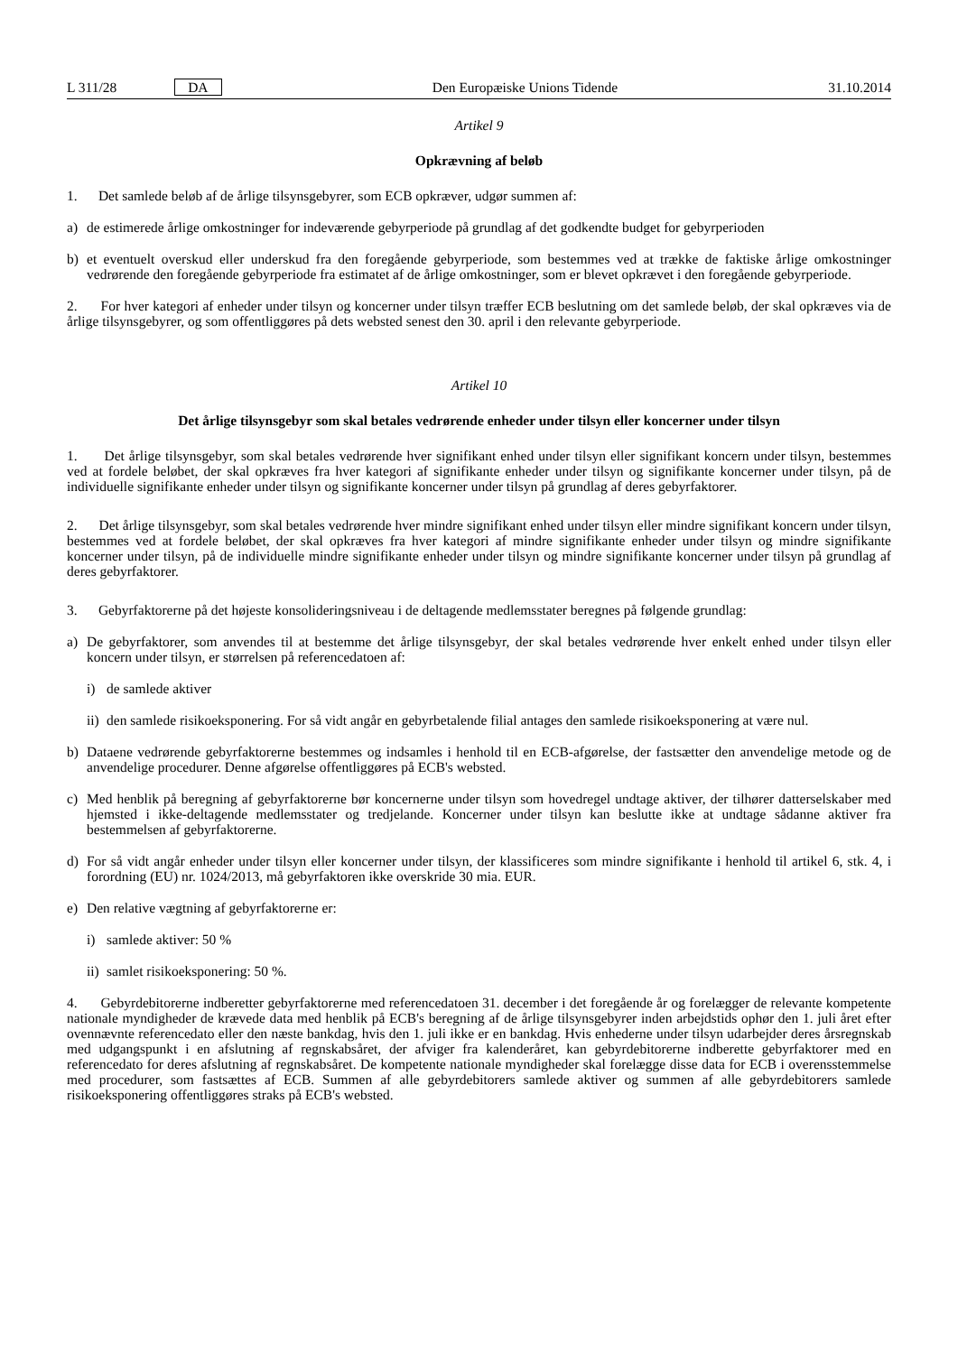L 311/28 DA Den Europæiske Unions Tidende 31.10.2014
Artikel 9
Opkrævning af beløb
1. Det samlede beløb af de årlige tilsynsgebyrer, som ECB opkræver, udgør summen af:
a) de estimerede årlige omkostninger for indeværende gebyrperiode på grundlag af det godkendte budget for gebyrperioden
b) et eventuelt overskud eller underskud fra den foregående gebyrperiode, som bestemmes ved at trække de faktiske årlige omkostninger vedrørende den foregående gebyrperiode fra estimatet af de årlige omkostninger, som er blevet opkrævet i den foregående gebyrperiode.
2. For hver kategori af enheder under tilsyn og koncerner under tilsyn træffer ECB beslutning om det samlede beløb, der skal opkræves via de årlige tilsynsgebyrer, og som offentliggøres på dets websted senest den 30. april i den relevante gebyrperiode.
Artikel 10
Det årlige tilsynsgebyr som skal betales vedrørende enheder under tilsyn eller koncerner under tilsyn
1. Det årlige tilsynsgebyr, som skal betales vedrørende hver signifikant enhed under tilsyn eller signifikant koncern under tilsyn, bestemmes ved at fordele beløbet, der skal opkræves fra hver kategori af signifikante enheder under tilsyn og signifikante koncerner under tilsyn, på de individuelle signifikante enheder under tilsyn og signifikante koncerner under tilsyn på grundlag af deres gebyrfaktorer.
2. Det årlige tilsynsgebyr, som skal betales vedrørende hver mindre signifikant enhed under tilsyn eller mindre signifikant koncern under tilsyn, bestemmes ved at fordele beløbet, der skal opkræves fra hver kategori af mindre signifikante enheder under tilsyn og mindre signifikante koncerner under tilsyn, på de individuelle mindre signifikante enheder under tilsyn og mindre signifikante koncerner under tilsyn på grundlag af deres gebyrfaktorer.
3. Gebyrfaktorerne på det højeste konsolideringsniveau i de deltagende medlemsstater beregnes på følgende grundlag:
a) De gebyrfaktorer, som anvendes til at bestemme det årlige tilsynsgebyr, der skal betales vedrørende hver enkelt enhed under tilsyn eller koncern under tilsyn, er størrelsen på referencedatoen af:
i) de samlede aktiver
ii) den samlede risikoeksponering. For så vidt angår en gebyrbetalende filial antages den samlede risikoeksponering at være nul.
b) Dataene vedrørende gebyrfaktorerne bestemmes og indsamles i henhold til en ECB-afgørelse, der fastsætter den anvendelige metode og de anvendelige procedurer. Denne afgørelse offentliggøres på ECB's websted.
c) Med henblik på beregning af gebyrfaktorerne bør koncernerne under tilsyn som hovedregel undtage aktiver, der tilhører datterselskaber med hjemsted i ikke-deltagende medlemsstater og tredjelande. Koncerner under tilsyn kan beslutte ikke at undtage sådanne aktiver fra bestemmelsen af gebyrfaktorerne.
d) For så vidt angår enheder under tilsyn eller koncerner under tilsyn, der klassificeres som mindre signifikante i henhold til artikel 6, stk. 4, i forordning (EU) nr. 1024/2013, må gebyrfaktoren ikke overskride 30 mia. EUR.
e) Den relative vægtning af gebyrfaktorerne er:
i) samlede aktiver: 50 %
ii) samlet risikoeksponering: 50 %.
4. Gebyrdebitorerne indberetter gebyrfaktorerne med referencedatoen 31. december i det foregående år og forelægger de relevante kompetente nationale myndigheder de krævede data med henblik på ECB's beregning af de årlige tilsynsgebyrer inden arbejdstids ophør den 1. juli året efter ovennævnte referencedato eller den næste bankdag, hvis den 1. juli ikke er en bankdag. Hvis enhederne under tilsyn udarbejder deres årsregnskab med udgangspunkt i en afslutning af regnskabsåret, der afviger fra kalenderåret, kan gebyrdebitorerne indberette gebyrfaktorer med en referencedato for deres afslutning af regnskabsåret. De kompetente nationale myndigheder skal forelægge disse data for ECB i overensstemmelse med procedurer, som fastsættes af ECB. Summen af alle gebyrdebitorers samlede aktiver og summen af alle gebyrdebitorers samlede risikoeksponering offentliggøres straks på ECB's websted.